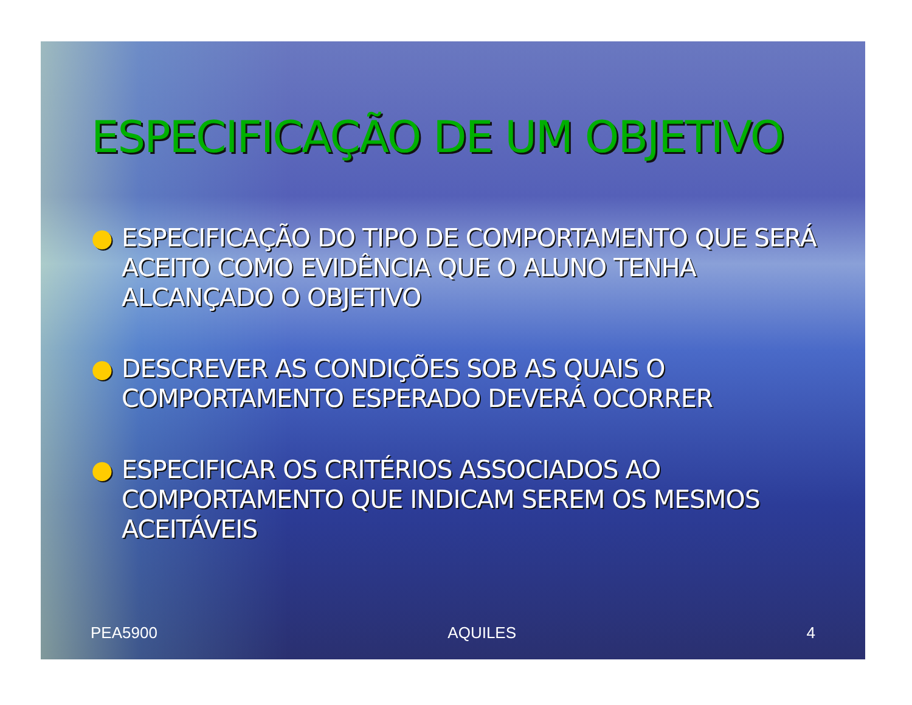ESPECIFICAÇÃO DE UM OBJETIVO
● ESPECIFICAÇÃO DO TIPO DE COMPORTAMENTO QUE SERÁ ACEITO COMO EVIDÊNCIA QUE O ALUNO TENHA ALCANÇADO O OBJETIVO
● DESCREVER AS CONDIÇÕES SOB AS QUAIS O COMPORTAMENTO ESPERADO DEVERÁ OCORRER
● ESPECIFICAR OS CRITÉRIOS ASSOCIADOS AO COMPORTAMENTO QUE INDICAM SEREM OS MESMOS ACEITÁVEIS
PEA5900 AQUILES 4